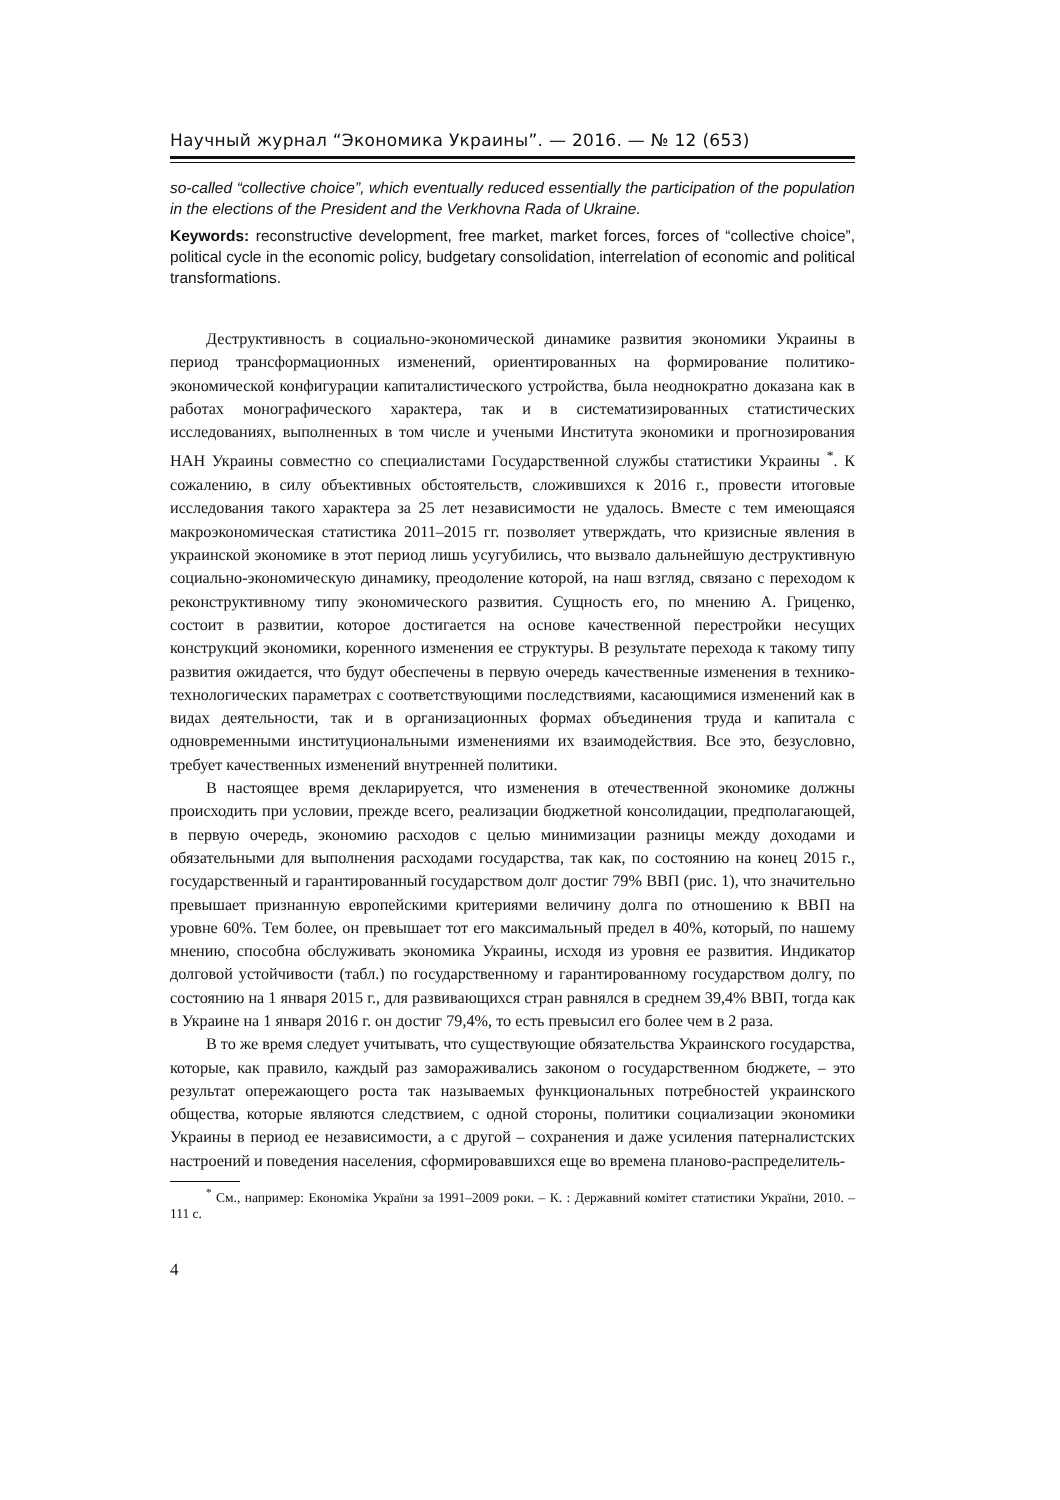Научный журнал “Экономика Украины”. — 2016. — № 12 (653)
so-called “collective choice”, which eventually reduced essentially the participation of the population in the elections of the President and the Verkhovna Rada of Ukraine.
Keywords: reconstructive development, free market, market forces, forces of “collective choice”, political cycle in the economic policy, budgetary consolidation, interrelation of economic and political transformations.
Деструктивность в социально-экономической динамике развития экономики Украины в период трансформационных изменений, ориентированных на формирование политико-экономической конфигурации капиталистического устройства, была неоднократно доказана как в работах монографического характера, так и в систематизированных статистических исследованиях, выполненных в том числе и учеными Института экономики и прогнозирования НАН Украины совместно со специалистами Государственной службы статистики Украины <sup>*</sup>. К сожалению, в силу объективных обстоятельств, сложившихся к 2016 г., провести итоговые исследования такого характера за 25 лет независимости не удалось. Вместе с тем имеющаяся макроэкономическая статистика 2011–2015 гг. позволяет утверждать, что кризисные явления в украинской экономике в этот период лишь усугубились, что вызвало дальнейшую деструктивную социально-экономическую динамику, преодоление которой, на наш взгляд, связано с переходом к реконструктивному типу экономического развития. Сущность его, по мнению А. Гриценко, состоит в развитии, которое достигается на основе качественной перестройки несущих конструкций экономики, коренного изменения ее структуры. В результате перехода к такому типу развития ожидается, что будут обеспечены в первую очередь качественные изменения в технико-технологических параметрах с соответствующими последствиями, касающимися изменений как в видах деятельности, так и в организационных формах объединения труда и капитала с одновременными институциональными изменениями их взаимодействия. Все это, безусловно, требует качественных изменений внутренней политики.
В настоящее время декларируется, что изменения в отечественной экономике должны происходить при условии, прежде всего, реализации бюджетной консолидации, предполагающей, в первую очередь, экономию расходов с целью минимизации разницы между доходами и обязательными для выполнения расходами государства, так как, по состоянию на конец 2015 г., государственный и гарантированный государством долг достиг 79% ВВП (рис. 1), что значительно превышает признанную европейскими критериями величину долга по отношению к ВВП на уровне 60%. Тем более, он превышает тот его максимальный предел в 40%, который, по нашему мнению, способна обслуживать экономика Украины, исходя из уровня ее развития. Индикатор долговой устойчивости (табл.) по государственному и гарантированному государством долгу, по состоянию на 1 января 2015 г., для развивающихся стран равнялся в среднем 39,4% ВВП, тогда как в Украине на 1 января 2016 г. он достиг 79,4%, то есть превысил его более чем в 2 раза.
В то же время следует учитывать, что существующие обязательства Украинского государства, которые, как правило, каждый раз замораживались законом о государственном бюджете, – это результат опережающего роста так называемых функциональных потребностей украинского общества, которые являются следствием, с одной стороны, политики социализации экономики Украины в период ее независимости, а с другой – сохранения и даже усиления патерналистских настроений и поведения населения, сформировавшихся еще во времена планово-распределитель-
<sup>*</sup> См., например: Економіка України за 1991–2009 роки. – К. : Державний комітет статистики України, 2010. – 111 с.
4